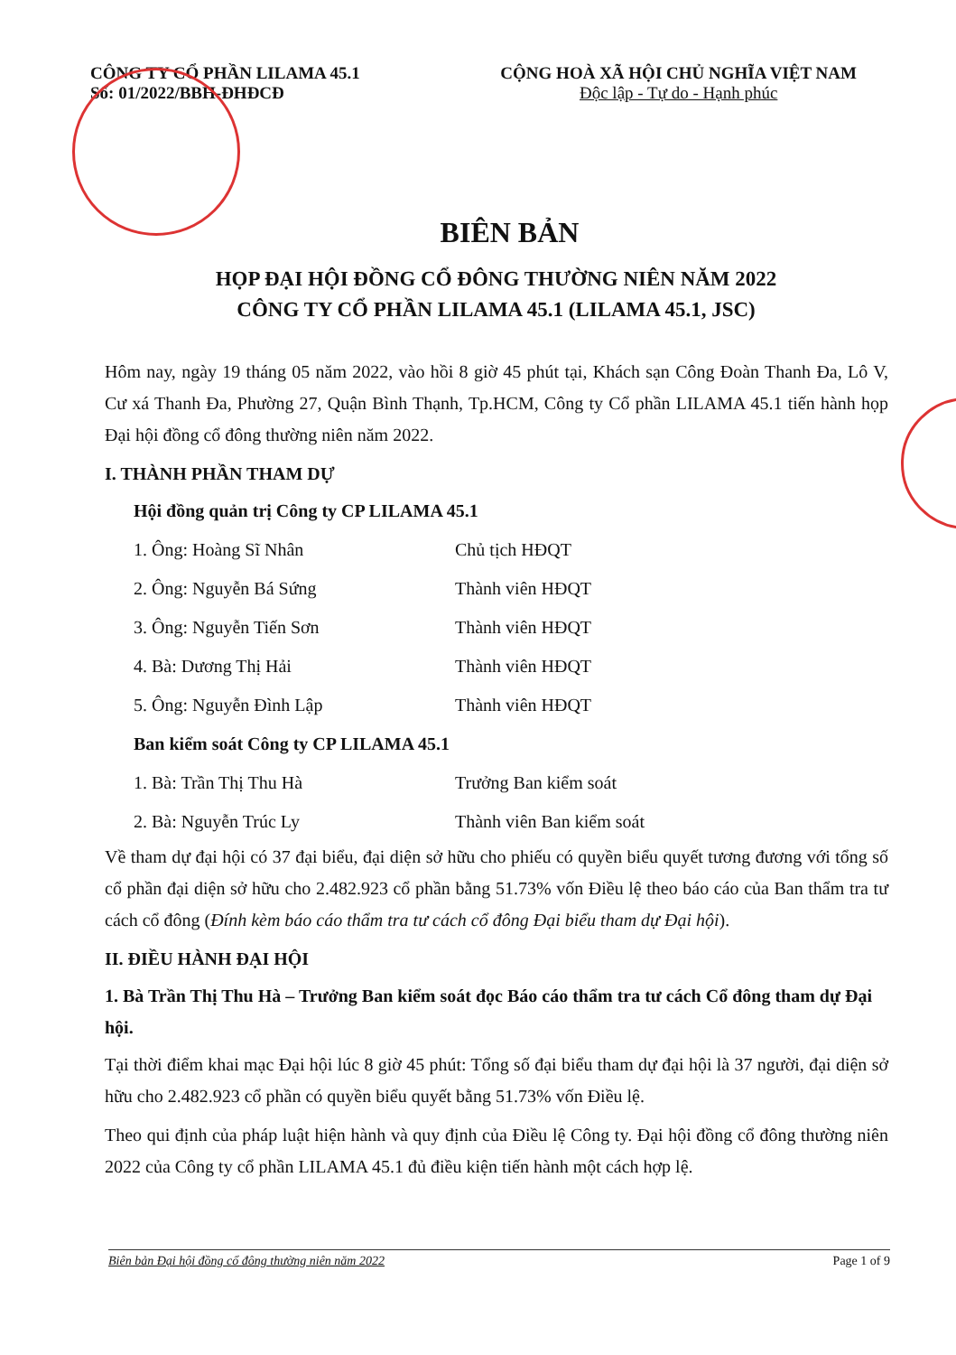CÔNG TY CỔ PHẦN LILAMA 45.1
Số: 01/2022/BBH-ĐHĐCĐ
CỘNG HOÀ XÃ HỘI CHỦ NGHĨA VIỆT NAM
Độc lập - Tự do - Hạnh phúc
BIÊN BẢN
HỌP ĐẠI HỘI ĐỒNG CỔ ĐÔNG THƯỜNG NIÊN NĂM 2022
CÔNG TY CỔ PHẦN LILAMA 45.1 (LILAMA 45.1, JSC)
Hôm nay, ngày 19 tháng 05 năm 2022, vào hồi 8 giờ 45 phút tại, Khách sạn Công Đoàn Thanh Đa, Lô V, Cư xá Thanh Đa, Phường 27, Quận Bình Thạnh, Tp.HCM, Công ty Cổ phần LILAMA 45.1 tiến hành họp Đại hội đồng cổ đông thường niên năm 2022.
I. THÀNH PHẦN THAM DỰ
Hội đồng quản trị Công ty CP LILAMA 45.1
1. Ông: Hoàng Sĩ Nhân Chủ tịch HĐQT
2. Ông: Nguyễn Bá Sứng Thành viên HĐQT
3. Ông: Nguyễn Tiến Sơn Thành viên HĐQT
4. Bà: Dương Thị Hải Thành viên HĐQT
5. Ông: Nguyễn Đình Lập Thành viên HĐQT
Ban kiểm soát Công ty CP LILAMA 45.1
1. Bà: Trần Thị Thu Hà Trưởng Ban kiểm soát
2. Bà: Nguyễn Trúc Ly Thành viên Ban kiểm soát
Về tham dự đại hội có 37 đại biểu, đại diện sở hữu cho phiếu có quyền biểu quyết tương đương với tổng số cổ phần đại diện sở hữu cho 2.482.923 cổ phần bằng 51.73% vốn Điều lệ theo báo cáo của Ban thẩm tra tư cách cổ đông (Đính kèm báo cáo thẩm tra tư cách cổ đông Đại biểu tham dự Đại hội).
II. ĐIỀU HÀNH ĐẠI HỘI
1. Bà Trần Thị Thu Hà – Trưởng Ban kiểm soát đọc Báo cáo thẩm tra tư cách Cổ đông tham dự Đại hội.
Tại thời điểm khai mạc Đại hội lúc 8 giờ 45 phút: Tổng số đại biểu tham dự đại hội là 37 người, đại diện sở hữu cho 2.482.923 cổ phần có quyền biểu quyết bằng 51.73% vốn Điều lệ.
Theo qui định của pháp luật hiện hành và quy định của Điều lệ Công ty. Đại hội đồng cổ đông thường niên 2022 của Công ty cổ phần LILAMA 45.1 đủ điều kiện tiến hành một cách hợp lệ.
Biên bản Đại hội đồng cổ đông thường niên năm 2022 Page 1 of 9